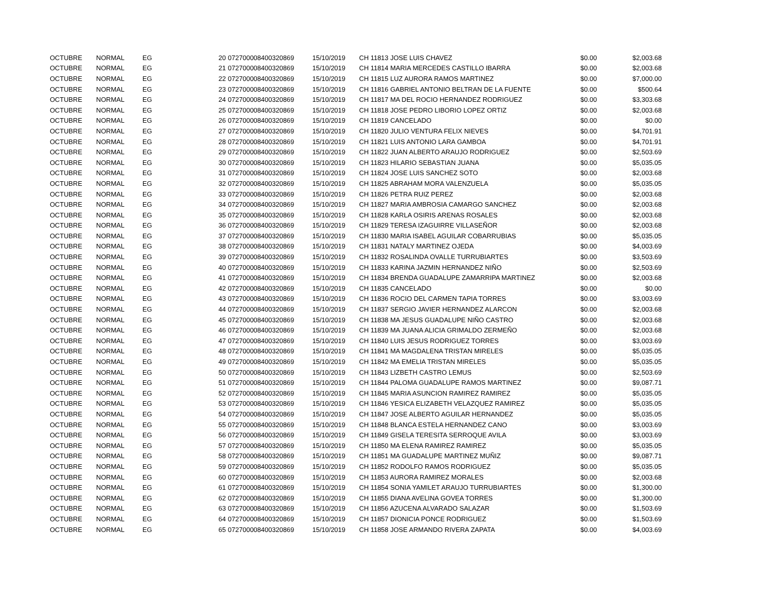| OCTUBRE | NORMAL | EG | 20 | 072700008400320869 | 15/10/2019 | CH 11813 JOSE LUIS CHAVEZ | $0.00 | $2,003.68 |
| OCTUBRE | NORMAL | EG | 21 | 072700008400320869 | 15/10/2019 | CH 11814 MARIA MERCEDES CASTILLO IBARRA | $0.00 | $2,003.68 |
| OCTUBRE | NORMAL | EG | 22 | 072700008400320869 | 15/10/2019 | CH 11815 LUZ AURORA RAMOS MARTINEZ | $0.00 | $7,000.00 |
| OCTUBRE | NORMAL | EG | 23 | 072700008400320869 | 15/10/2019 | CH 11816 GABRIEL ANTONIO BELTRAN DE LA FUENTE | $0.00 | $500.64 |
| OCTUBRE | NORMAL | EG | 24 | 072700008400320869 | 15/10/2019 | CH 11817 MA DEL ROCIO HERNANDEZ RODRIGUEZ | $0.00 | $3,303.68 |
| OCTUBRE | NORMAL | EG | 25 | 072700008400320869 | 15/10/2019 | CH 11818 JOSE PEDRO LIBORIO LOPEZ ORTIZ | $0.00 | $2,003.68 |
| OCTUBRE | NORMAL | EG | 26 | 072700008400320869 | 15/10/2019 | CH 11819 CANCELADO | $0.00 | $0.00 |
| OCTUBRE | NORMAL | EG | 27 | 072700008400320869 | 15/10/2019 | CH 11820 JULIO VENTURA FELIX NIEVES | $0.00 | $4,701.91 |
| OCTUBRE | NORMAL | EG | 28 | 072700008400320869 | 15/10/2019 | CH 11821 LUIS ANTONIO LARA GAMBOA | $0.00 | $4,701.91 |
| OCTUBRE | NORMAL | EG | 29 | 072700008400320869 | 15/10/2019 | CH 11822 JUAN ALBERTO ARAUJO RODRIGUEZ | $0.00 | $2,503.69 |
| OCTUBRE | NORMAL | EG | 30 | 072700008400320869 | 15/10/2019 | CH 11823 HILARIO SEBASTIAN JUANA | $0.00 | $5,035.05 |
| OCTUBRE | NORMAL | EG | 31 | 072700008400320869 | 15/10/2019 | CH 11824 JOSE LUIS SANCHEZ SOTO | $0.00 | $2,003.68 |
| OCTUBRE | NORMAL | EG | 32 | 072700008400320869 | 15/10/2019 | CH 11825 ABRAHAM MORA VALENZUELA | $0.00 | $5,035.05 |
| OCTUBRE | NORMAL | EG | 33 | 072700008400320869 | 15/10/2019 | CH 11826 PETRA RUIZ PEREZ | $0.00 | $2,003.68 |
| OCTUBRE | NORMAL | EG | 34 | 072700008400320869 | 15/10/2019 | CH 11827 MARIA AMBROSIA CAMARGO SANCHEZ | $0.00 | $2,003.68 |
| OCTUBRE | NORMAL | EG | 35 | 072700008400320869 | 15/10/2019 | CH 11828 KARLA OSIRIS ARENAS ROSALES | $0.00 | $2,003.68 |
| OCTUBRE | NORMAL | EG | 36 | 072700008400320869 | 15/10/2019 | CH 11829 TERESA IZAGUIRRE VILLASEÑOR | $0.00 | $2,003.68 |
| OCTUBRE | NORMAL | EG | 37 | 072700008400320869 | 15/10/2019 | CH 11830 MARIA ISABEL AGUILAR COBARRUBIAS | $0.00 | $5,035.05 |
| OCTUBRE | NORMAL | EG | 38 | 072700008400320869 | 15/10/2019 | CH 11831 NATALY MARTINEZ OJEDA | $0.00 | $4,003.69 |
| OCTUBRE | NORMAL | EG | 39 | 072700008400320869 | 15/10/2019 | CH 11832 ROSALINDA OVALLE TURRUBIARTES | $0.00 | $3,503.69 |
| OCTUBRE | NORMAL | EG | 40 | 072700008400320869 | 15/10/2019 | CH 11833 KARINA JAZMIN HERNANDEZ NIÑO | $0.00 | $2,503.69 |
| OCTUBRE | NORMAL | EG | 41 | 072700008400320869 | 15/10/2019 | CH 11834 BRENDA GUADALUPE ZAMARRIPA MARTINEZ | $0.00 | $2,003.68 |
| OCTUBRE | NORMAL | EG | 42 | 072700008400320869 | 15/10/2019 | CH 11835 CANCELADO | $0.00 | $0.00 |
| OCTUBRE | NORMAL | EG | 43 | 072700008400320869 | 15/10/2019 | CH 11836 ROCIO DEL CARMEN TAPIA TORRES | $0.00 | $3,003.69 |
| OCTUBRE | NORMAL | EG | 44 | 072700008400320869 | 15/10/2019 | CH 11837 SERGIO JAVIER HERNANDEZ ALARCON | $0.00 | $2,003.68 |
| OCTUBRE | NORMAL | EG | 45 | 072700008400320869 | 15/10/2019 | CH 11838 MA JESUS GUADALUPE NIÑO CASTRO | $0.00 | $2,003.68 |
| OCTUBRE | NORMAL | EG | 46 | 072700008400320869 | 15/10/2019 | CH 11839 MA JUANA ALICIA GRIMALDO ZERMEÑO | $0.00 | $2,003.68 |
| OCTUBRE | NORMAL | EG | 47 | 072700008400320869 | 15/10/2019 | CH 11840 LUIS JESUS RODRIGUEZ TORRES | $0.00 | $3,003.69 |
| OCTUBRE | NORMAL | EG | 48 | 072700008400320869 | 15/10/2019 | CH 11841 MA MAGDALENA TRISTAN MIRELES | $0.00 | $5,035.05 |
| OCTUBRE | NORMAL | EG | 49 | 072700008400320869 | 15/10/2019 | CH 11842 MA EMELIA TRISTAN MIRELES | $0.00 | $5,035.05 |
| OCTUBRE | NORMAL | EG | 50 | 072700008400320869 | 15/10/2019 | CH 11843 LIZBETH CASTRO LEMUS | $0.00 | $2,503.69 |
| OCTUBRE | NORMAL | EG | 51 | 072700008400320869 | 15/10/2019 | CH 11844 PALOMA GUADALUPE RAMOS MARTINEZ | $0.00 | $9,087.71 |
| OCTUBRE | NORMAL | EG | 52 | 072700008400320869 | 15/10/2019 | CH 11845 MARIA ASUNCION RAMIREZ RAMIREZ | $0.00 | $5,035.05 |
| OCTUBRE | NORMAL | EG | 53 | 072700008400320869 | 15/10/2019 | CH 11846 YESICA ELIZABETH VELAZQUEZ RAMIREZ | $0.00 | $5,035.05 |
| OCTUBRE | NORMAL | EG | 54 | 072700008400320869 | 15/10/2019 | CH 11847 JOSE ALBERTO AGUILAR HERNANDEZ | $0.00 | $5,035.05 |
| OCTUBRE | NORMAL | EG | 55 | 072700008400320869 | 15/10/2019 | CH 11848 BLANCA ESTELA HERNANDEZ CANO | $0.00 | $3,003.69 |
| OCTUBRE | NORMAL | EG | 56 | 072700008400320869 | 15/10/2019 | CH 11849 GISELA TERESITA SERROQUE AVILA | $0.00 | $3,003.69 |
| OCTUBRE | NORMAL | EG | 57 | 072700008400320869 | 15/10/2019 | CH 11850 MA ELENA RAMIREZ RAMIREZ | $0.00 | $5,035.05 |
| OCTUBRE | NORMAL | EG | 58 | 072700008400320869 | 15/10/2019 | CH 11851 MA GUADALUPE MARTINEZ MUÑIZ | $0.00 | $9,087.71 |
| OCTUBRE | NORMAL | EG | 59 | 072700008400320869 | 15/10/2019 | CH 11852 RODOLFO RAMOS RODRIGUEZ | $0.00 | $5,035.05 |
| OCTUBRE | NORMAL | EG | 60 | 072700008400320869 | 15/10/2019 | CH 11853 AURORA RAMIREZ MORALES | $0.00 | $2,003.68 |
| OCTUBRE | NORMAL | EG | 61 | 072700008400320869 | 15/10/2019 | CH 11854 SONIA YAMILET ARAUJO TURRUBIARTES | $0.00 | $1,300.00 |
| OCTUBRE | NORMAL | EG | 62 | 072700008400320869 | 15/10/2019 | CH 11855 DIANA AVELINA GOVEA TORRES | $0.00 | $1,300.00 |
| OCTUBRE | NORMAL | EG | 63 | 072700008400320869 | 15/10/2019 | CH 11856 AZUCENA ALVARADO SALAZAR | $0.00 | $1,503.69 |
| OCTUBRE | NORMAL | EG | 64 | 072700008400320869 | 15/10/2019 | CH 11857 DIONICIA PONCE RODRIGUEZ | $0.00 | $1,503.69 |
| OCTUBRE | NORMAL | EG | 65 | 072700008400320869 | 15/10/2019 | CH 11858 JOSE ARMANDO RIVERA ZAPATA | $0.00 | $4,003.69 |